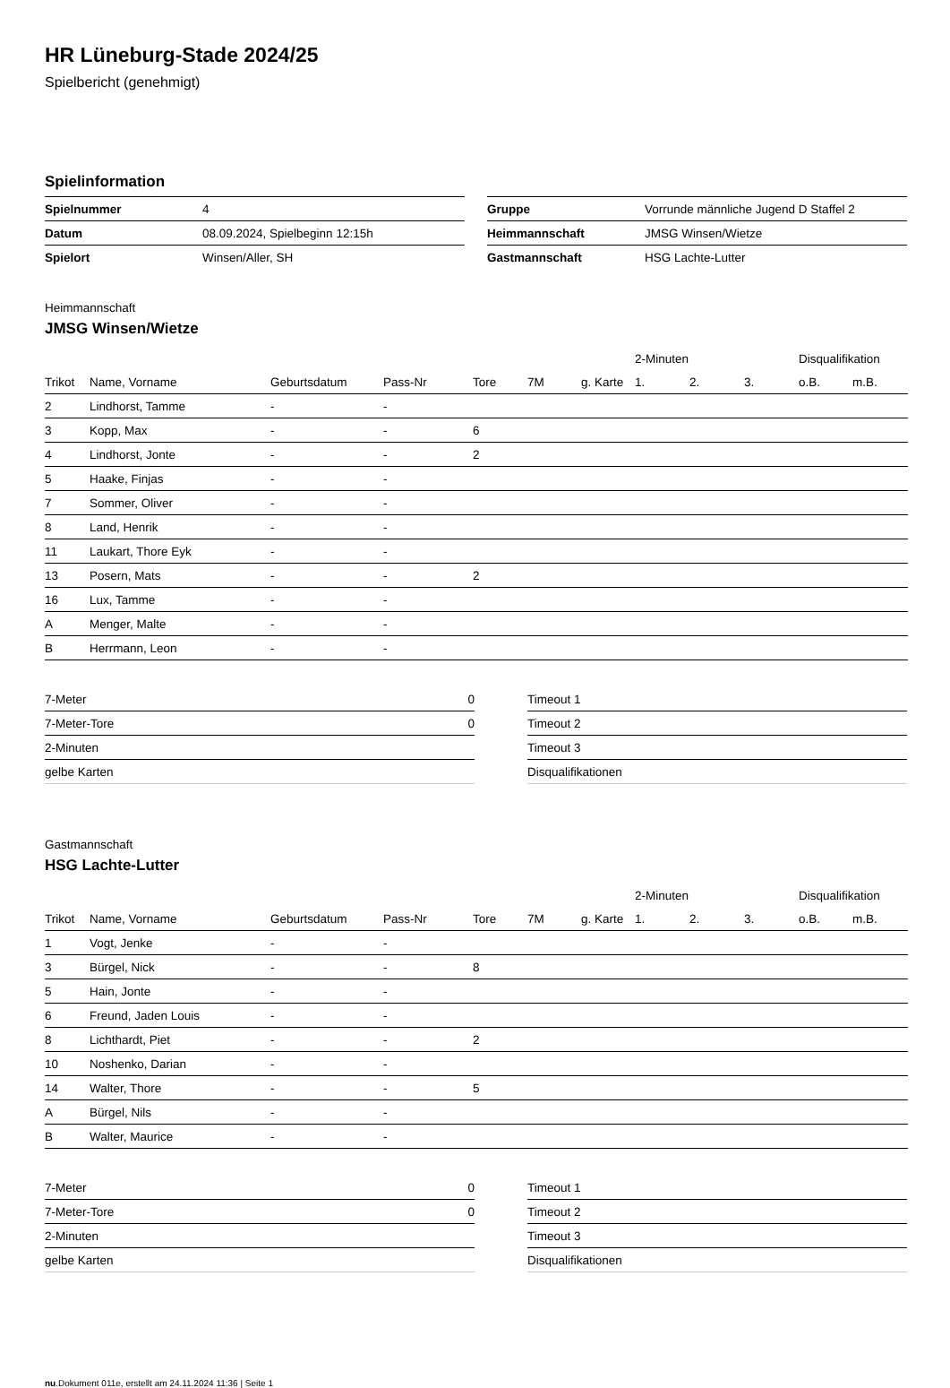HR Lüneburg-Stade 2024/25
Spielbericht (genehmigt)
Spielinformation
| Spielnummer | 4 |
| Datum | 08.09.2024, Spielbeginn 12:15h |
| Spielort | Winsen/Aller, SH |
| Gruppe | Vorrunde männliche Jugend D Staffel 2 |
| Heimmannschaft | JMSG Winsen/Wietze |
| Gastmannschaft | HSG Lachte-Lutter |
Heimmannschaft
JMSG Winsen/Wietze
| | | | | | | | 2-Minuten | | | Disqualifikation | |
| --- | --- | --- | --- | --- | --- | --- | --- | --- | --- | --- | --- |
| Trikot | Name, Vorname | Geburtsdatum | Pass-Nr | Tore | 7M | g. Karte | 1. | 2. | 3. | o.B. | m.B. |
| 2 | Lindhorst, Tamme | - | - | | | | | | | | |
| 3 | Kopp, Max | - | - | 6 | | | | | | | |
| 4 | Lindhorst, Jonte | - | - | 2 | | | | | | | |
| 5 | Haake, Finjas | - | - | | | | | | | | |
| 7 | Sommer, Oliver | - | - | | | | | | | | |
| 8 | Land, Henrik | - | - | | | | | | | | |
| 11 | Laukart, Thore Eyk | - | - | | | | | | | | |
| 13 | Posern, Mats | - | - | 2 | | | | | | | |
| 16 | Lux, Tamme | - | - | | | | | | | | |
| A | Menger, Malte | - | - | | | | | | | | |
| B | Herrmann, Leon | - | - | | | | | | | | |
| 7-Meter | 0 |
| 7-Meter-Tore | 0 |
| 2-Minuten | |
| gelbe Karten | |
| Timeout 1 |
| Timeout 2 |
| Timeout 3 |
| Disqualifikationen |
Gastmannschaft
HSG Lachte-Lutter
| | | | | | | | 2-Minuten | | | Disqualifikation | |
| --- | --- | --- | --- | --- | --- | --- | --- | --- | --- | --- | --- |
| Trikot | Name, Vorname | Geburtsdatum | Pass-Nr | Tore | 7M | g. Karte | 1. | 2. | 3. | o.B. | m.B. |
| 1 | Vogt, Jenke | - | - | | | | | | | | |
| 3 | Bürgel, Nick | - | - | 8 | | | | | | | |
| 5 | Hain, Jonte | - | - | | | | | | | | |
| 6 | Freund, Jaden Louis | - | - | | | | | | | | |
| 8 | Lichthardt, Piet | - | - | 2 | | | | | | | |
| 10 | Noshenko, Darian | - | - | | | | | | | | |
| 14 | Walter, Thore | - | - | 5 | | | | | | | |
| A | Bürgel, Nils | - | - | | | | | | | | |
| B | Walter, Maurice | - | - | | | | | | | | |
| 7-Meter | 0 |
| 7-Meter-Tore | 0 |
| 2-Minuten | |
| gelbe Karten | |
| Timeout 1 |
| Timeout 2 |
| Timeout 3 |
| Disqualifikationen |
nu.Dokument 011e, erstellt am 24.11.2024 11:36 | Seite 1